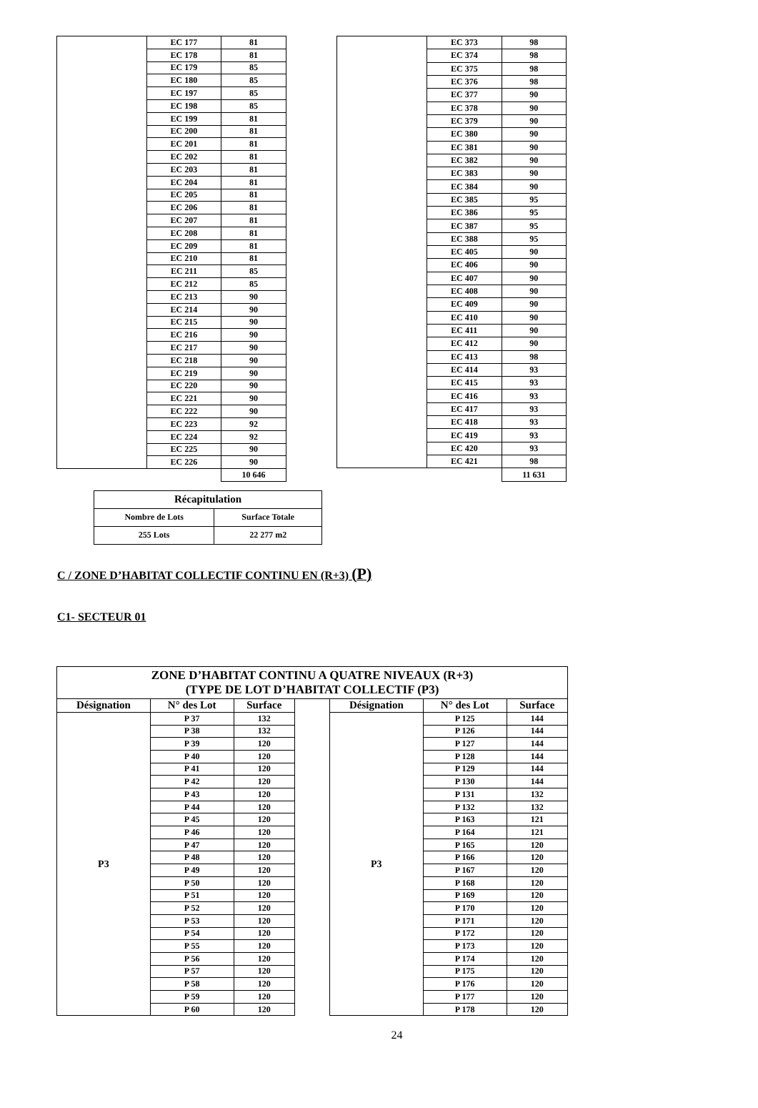| | EC 177 | 81 |
| | EC 178 | 81 |
| | EC 179 | 85 |
| | EC 180 | 85 |
| | EC 197 | 85 |
| | EC 198 | 85 |
| | EC 199 | 81 |
| | EC 200 | 81 |
| | EC 201 | 81 |
| | EC 202 | 81 |
| | EC 203 | 81 |
| | EC 204 | 81 |
| | EC 205 | 81 |
| | EC 206 | 81 |
| | EC 207 | 81 |
| | EC 208 | 81 |
| | EC 209 | 81 |
| | EC 210 | 81 |
| | EC 211 | 85 |
| | EC 212 | 85 |
| | EC 213 | 90 |
| | EC 214 | 90 |
| | EC 215 | 90 |
| | EC 216 | 90 |
| | EC 217 | 90 |
| | EC 218 | 90 |
| | EC 219 | 90 |
| | EC 220 | 90 |
| | EC 221 | 90 |
| | EC 222 | 90 |
| | EC 223 | 92 |
| | EC 224 | 92 |
| | EC 225 | 90 |
| | EC 226 | 90 |
| | | 10 646 |
| | EC 373 | 98 |
| | EC 374 | 98 |
| | EC 375 | 98 |
| | EC 376 | 98 |
| | EC 377 | 90 |
| | EC 378 | 90 |
| | EC 379 | 90 |
| | EC 380 | 90 |
| | EC 381 | 90 |
| | EC 382 | 90 |
| | EC 383 | 90 |
| | EC 384 | 90 |
| | EC 385 | 95 |
| | EC 386 | 95 |
| | EC 387 | 95 |
| | EC 388 | 95 |
| | EC 405 | 90 |
| | EC 406 | 90 |
| | EC 407 | 90 |
| | EC 408 | 90 |
| | EC 409 | 90 |
| | EC 410 | 90 |
| | EC 411 | 90 |
| | EC 412 | 90 |
| | EC 413 | 98 |
| | EC 414 | 93 |
| | EC 415 | 93 |
| | EC 416 | 93 |
| | EC 417 | 93 |
| | EC 418 | 93 |
| | EC 419 | 93 |
| | EC 420 | 93 |
| | EC 421 | 98 |
| | | 11 631 |
| Récapitulation | |
| --- | --- |
| Nombre de Lots | Surface Totale |
| 255 Lots | 22 277 m2 |
C / ZONE D’HABITAT COLLECTIF CONTINU EN (R+3) (P)
C1- SECTEUR 01
| ZONE D’HABITAT CONTINU A QUATRE NIVEAUX (R+3) (TYPE DE LOT D’HABITAT COLLECTIF (P3) | | | | | | |
| --- | --- | --- | --- | --- | --- | --- |
| Désignation | N° des Lot | Surface | | Désignation | N° des Lot | Surface |
| P3 | P 37 | 132 | | P3 | P 125 | 144 |
| | P 38 | 132 | | | P 126 | 144 |
| | P 39 | 120 | | | P 127 | 144 |
| | P 40 | 120 | | | P 128 | 144 |
| | P 41 | 120 | | | P 129 | 144 |
| | P 42 | 120 | | | P 130 | 144 |
| | P 43 | 120 | | | P 131 | 132 |
| | P 44 | 120 | | | P 132 | 132 |
| | P 45 | 120 | | | P 163 | 121 |
| | P 46 | 120 | | | P 164 | 121 |
| | P 47 | 120 | | | P 165 | 120 |
| | P 48 | 120 | | | P 166 | 120 |
| | P 49 | 120 | | | P 167 | 120 |
| | P 50 | 120 | | | P 168 | 120 |
| | P 51 | 120 | | | P 169 | 120 |
| | P 52 | 120 | | | P 170 | 120 |
| | P 53 | 120 | | | P 171 | 120 |
| | P 54 | 120 | | | P 172 | 120 |
| | P 55 | 120 | | | P 173 | 120 |
| | P 56 | 120 | | | P 174 | 120 |
| | P 57 | 120 | | | P 175 | 120 |
| | P 58 | 120 | | | P 176 | 120 |
| | P 59 | 120 | | | P 177 | 120 |
| | P 60 | 120 | | | P 178 | 120 |
24